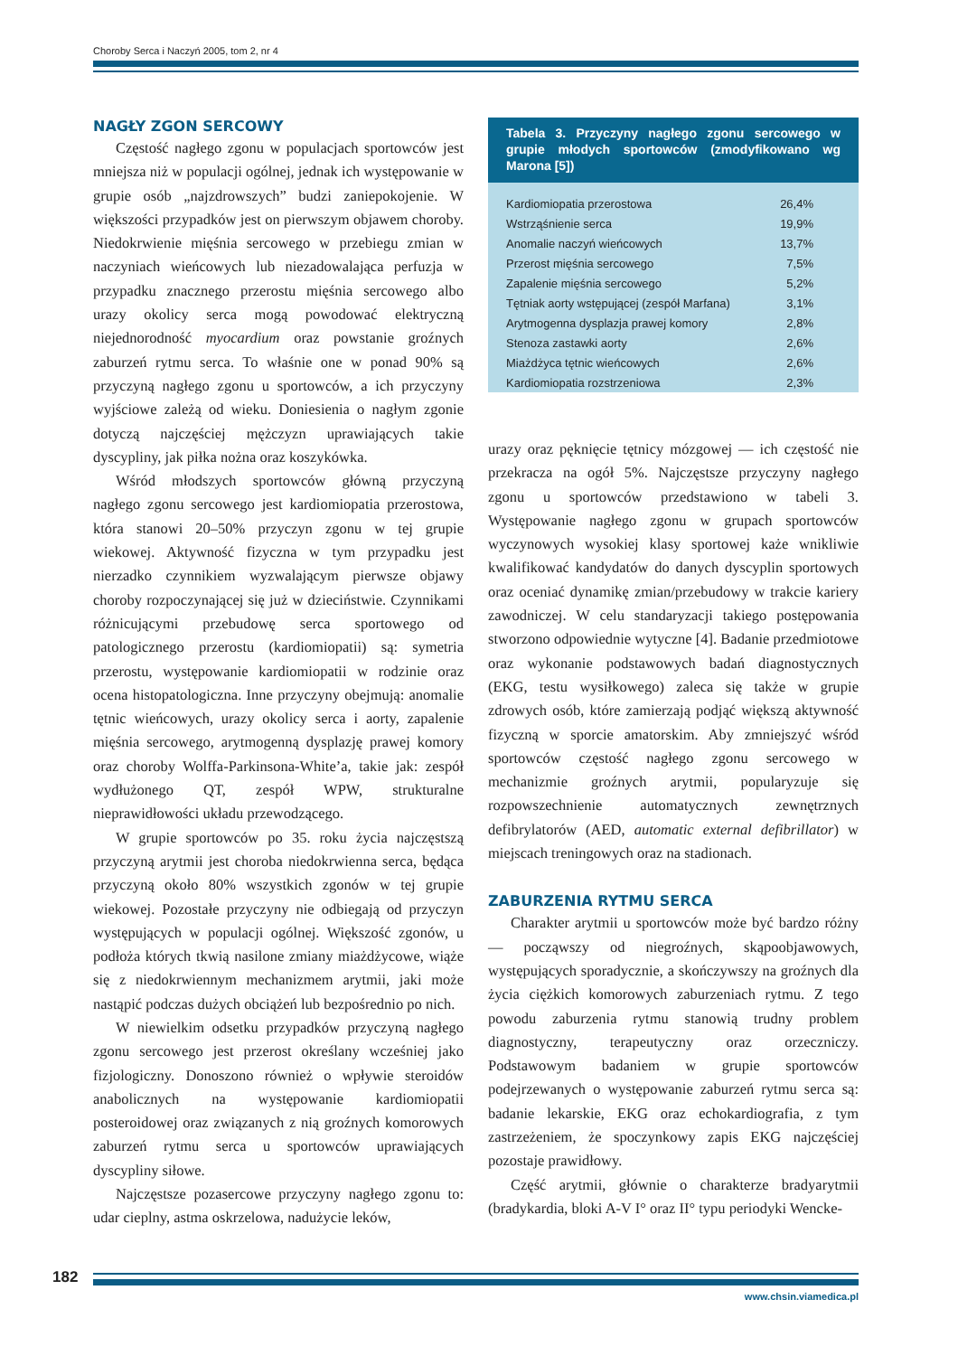Choroby Serca i Naczyń 2005, tom 2, nr 4
NAGŁY ZGON SERCOWY
Częstość nagłego zgonu w populacjach sportowców jest mniejsza niż w populacji ogólnej, jednak ich występowanie w grupie osób „najzdrowszych” budzi zaniepokojenie. W większości przypadków jest on pierwszym objawem choroby. Niedokrwienie mięśnia sercowego w przebiegu zmian w naczyniach wieńcowych lub niezadowalająca perfuzja w przypadku znacznego przerostu mięśnia sercowego albo urazy okolicy serca mogą powodować elektryczną niejednorodność myocardium oraz powstanie groźnych zaburzeń rytmu serca. To właśnie one w ponad 90% są przyczyną nagłego zgonu u sportowców, a ich przyczyny wyjściowe zależą od wieku. Doniesienia o nagłym zgonie dotyczą najczęściej mężczyzn uprawiających takie dyscypliny, jak piłka nożna oraz koszykówka.
Wśród młodszych sportowców główną przyczyną nagłego zgonu sercowego jest kardiomiopatia przerostowa, która stanowi 20–50% przyczyn zgonu w tej grupie wiekowej. Aktywność fizyczna w tym przypadku jest nierzadko czynnikiem wyzwalającym pierwsze objawy choroby rozpoczynającej się już w dzieciństwie. Czynnikami różnicującymi przebudowę serca sportowego od patologicznego przerostu (kardiomiopatii) są: symetria przerostu, występowanie kardiomiopatii w rodzinie oraz ocena histopatologiczna. Inne przyczyny obejmują: anomalie tętnic wieńcowych, urazy okolicy serca i aorty, zapalenie mięśnia sercowego, arytmogenną dysplazję prawej komory oraz choroby Wolffa-Parkinsona-White’a, takie jak: zespół wydłużonego QT, zespół WPW, strukturalne nieprawidłowości układu przewodzącego.
W grupie sportowców po 35. roku życia najczęstszą przyczyną arytmii jest choroba niedokrwienna serca, będąca przyczyną około 80% wszystkich zgonów w tej grupie wiekowej. Pozostałe przyczyny nie odbiegają od przyczyn występujących w populacji ogólnej. Większość zgonów, u podłoża których tkwią nasilone zmiany miażdżycowe, wiąże się z niedokrwiennym mechanizmem arytmii, jaki może nastąpić podczas dużych obciążeń lub bezpośrednio po nich.
W niewielkim odsetku przypadków przyczyną nagłego zgonu sercowego jest przerost określany wcześniej jako fizjologiczny. Donoszono również o wpływie steroidów anabolicznych na występowanie kardiomiopatii posteroidowej oraz związanych z nią groźnych komorowych zaburzeń rytmu serca u sportowców uprawiających dyscypliny siłowe.
Najczęstsze pozasercowe przyczyny nagłego zgonu to: udar cieplny, astma oskrzelowa, nadużycie leków,
Tabela 3. Przyczyny nagłego zgonu sercowego w grupie młodych sportowców (zmodyfikowano wg Marona [5])
| Kardiomiopatia przerostowa | 26,4% |
| Wstrząśnienie serca | 19,9% |
| Anomalie naczyń wieńcowych | 13,7% |
| Przerost mięśnia sercowego | 7,5% |
| Zapalenie mięśnia sercowego | 5,2% |
| Tętniak aorty wstępującej (zespół Marfana) | 3,1% |
| Arytmogenna dysplazja prawej komory | 2,8% |
| Stenoza zastawki aorty | 2,6% |
| Miażdżyca tętnic wieńcowych | 2,6% |
| Kardiomiopatia rozstrzeniowa | 2,3% |
urazy oraz pęknięcie tętnicy mózgowej — ich częstość nie przekracza na ogół 5%. Najczęstsze przyczyny nagłego zgonu u sportowców przedstawiono w tabeli 3. Występowanie nagłego zgonu w grupach sportowców wyczynowych wysokiej klasy sportowej każe wnikliwie kwalifikować kandydatów do danych dyscyplin sportowych oraz oceniać dynamikę zmian/przebudowy w trakcie kariery zawodniczej. W celu standaryzacji takiego postępowania stworzono odpowiednie wytyczne [4]. Badanie przedmiotowe oraz wykonanie podstawowych badań diagnostycznych (EKG, testu wysiłkowego) zaleca się także w grupie zdrowych osób, które zamierzają podjąć większą aktywność fizyczną w sporcie amatorskim. Aby zmniejszyć wśród sportowców częstość nagłego zgonu sercowego w mechanizmie groźnych arytmii, popularyzuje się rozpowszechnienie automatycznych zewnętrznych defibrylatorów (AED, automatic external defibrillator) w miejscach treningowych oraz na stadionach.
ZABURZENIA RYTMU SERCA
Charakter arytmii u sportowców może być bardzo różny — począwszy od niegroźnych, skąpoobjawowych, występujących sporadycznie, a skończywszy na groźnych dla życia ciężkich komorowych zaburzeniach rytmu. Z tego powodu zaburzenia rytmu stanowią trudny problem diagnostyczny, terapeutyczny oraz orzeczniczy. Podstawowym badaniem w grupie sportowców podejrzewanych o występowanie zaburzeń rytmu serca są: badanie lekarskie, EKG oraz echokardiografia, z tym zastrzeżeniem, że spoczynkowy zapis EKG najczęściej pozostaje prawidłowy.
Część arytmii, głównie o charakterze bradyarytmii (bradykardia, bloki A-V I° oraz II° typu periodyki Wencke-
182
www.chsin.viamedica.pl